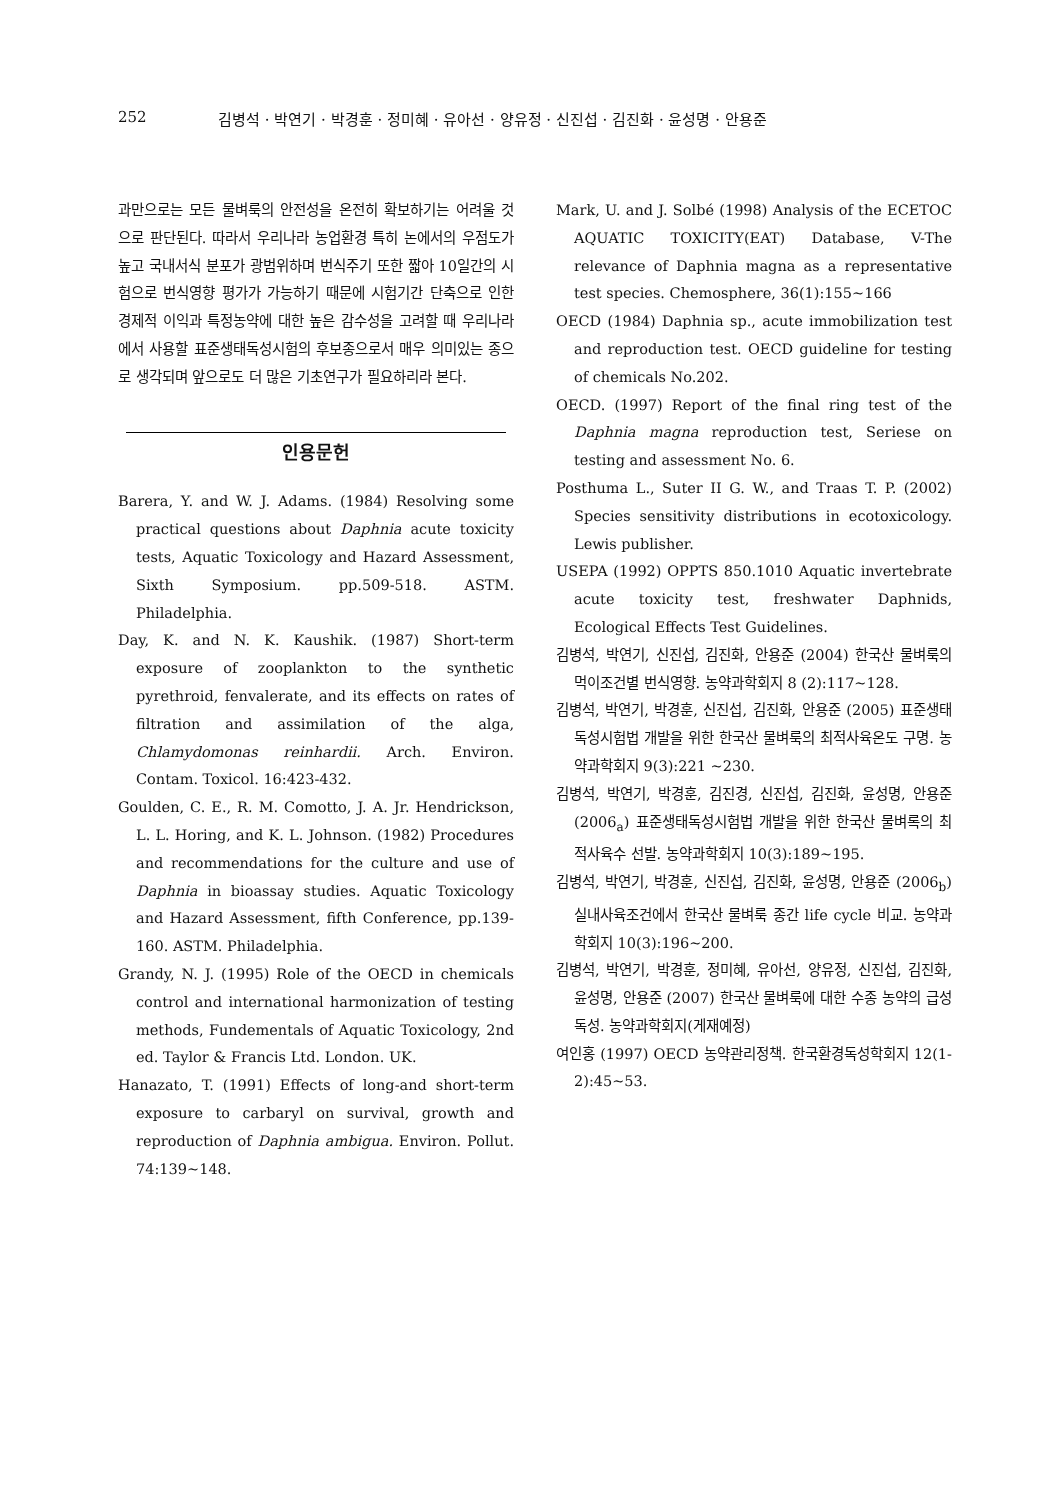252 김병석 · 박연기 · 박경훈 · 정미혜 · 유아선 · 양유정 · 신진섭 · 김진화 · 윤성명 · 안용준
과만으로는 모든 물벼룩의 안전성을 온전히 확보하기는 어려울 것으로 판단된다. 따라서 우리나라 농업환경 특히 논에서의 우점도가 높고 국내서식 분포가 광범위하며 번식주기 또한 짧아 10일간의 시험으로 번식영향 평가가 가능하기 때문에 시험기간 단축으로 인한 경제적 이익과 특정농약에 대한 높은 감수성을 고려할 때 우리나라에서 사용할 표준생태독성시험의 후보종으로서 매우 의미있는 종으로 생각되며 앞으로도 더 많은 기초연구가 필요하리라 본다.
인용문헌
Barera, Y. and W. J. Adams. (1984) Resolving some practical questions about Daphnia acute toxicity tests, Aquatic Toxicology and Hazard Assessment, Sixth Symposium. pp.509-518. ASTM. Philadelphia.
Day, K. and N. K. Kaushik. (1987) Short-term exposure of zooplankton to the synthetic pyrethroid, fenvalerate, and its effects on rates of filtration and assimilation of the alga, Chlamydomonas reinhardii. Arch. Environ. Contam. Toxicol. 16:423-432.
Goulden, C. E., R. M. Comotto, J. A. Jr. Hendrickson, L. L. Horing, and K. L. Johnson. (1982) Procedures and recommendations for the culture and use of Daphnia in bioassay studies. Aquatic Toxicology and Hazard Assessment, fifth Conference, pp.139-160. ASTM. Philadelphia.
Grandy, N. J. (1995) Role of the OECD in chemicals control and international harmonization of testing methods, Fundementals of Aquatic Toxicology, 2nd ed. Taylor & Francis Ltd. London. UK.
Hanazato, T. (1991) Effects of long-and short-term exposure to carbaryl on survival, growth and reproduction of Daphnia ambigua. Environ. Pollut. 74:139~148.
Mark, U. and J. Solbé (1998) Analysis of the ECETOC AQUATIC TOXICITY(EAT) Database, V-The relevance of Daphnia magna as a representative test species. Chemosphere, 36(1):155~166
OECD (1984) Daphnia sp., acute immobilization test and reproduction test. OECD guideline for testing of chemicals No.202.
OECD. (1997) Report of the final ring test of the Daphnia magna reproduction test, Seriese on testing and assessment No. 6.
Posthuma L., Suter II G. W., and Traas T. P. (2002) Species sensitivity distributions in ecotoxicology. Lewis publisher.
USEPA (1992) OPPTS 850.1010 Aquatic invertebrate acute toxicity test, freshwater Daphnids, Ecological Effects Test Guidelines.
김병석, 박연기, 신진섭, 김진화, 안용준 (2004) 한국산 물벼룩의 먹이조건별 번식영향. 농약과학회지 8 (2):117~128.
김병석, 박연기, 박경훈, 신진섭, 김진화, 안용준 (2005) 표준생태독성시험법 개발을 위한 한국산 물벼룩의 최적사육온도 구명. 농약과학회지 9(3):221 ~230.
김병석, 박연기, 박경훈, 김진경, 신진섭, 김진화, 윤성명, 안용준 (2006<sub>a</sub>) 표준생태독성시험법 개발을 위한 한국산 물벼록의 최적사육수 선발. 농약과학회지 10(3):189~195.
김병석, 박연기, 박경훈, 신진섭, 김진화, 윤성명, 안용준 (2006<sub>b</sub>) 실내사육조건에서 한국산 물벼룩 종간 life cycle 비교. 농약과학회지 10(3):196~200.
김병석, 박연기, 박경훈, 정미혜, 유아선, 양유정, 신진섭, 김진화, 윤성명, 안용준 (2007) 한국산 물벼룩에 대한 수종 농약의 급성독성. 농약과학회지(게재예정)
여인홍 (1997) OECD 농약관리정책. 한국환경독성학회지 12(1-2):45~53.